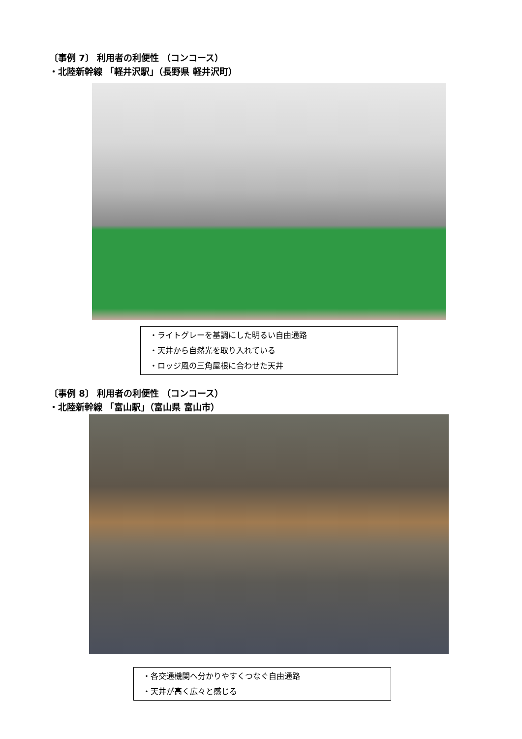〔事例 7〕 利用者の利便性 （コンコース）
・北陸新幹線 「軽井沢駅」（長野県 軽井沢町）
・ライトグレーを基調にした明るい自由通路
・天井から自然光を取り入れている
・ロッジ風の三角屋根に合わせた天井
〔事例 8〕 利用者の利便性 （コンコース）
・北陸新幹線 「富山駅」（富山県 富山市）
・各交通機関へ分かりやすくつなぐ自由通路
・天井が高く広々と感じる